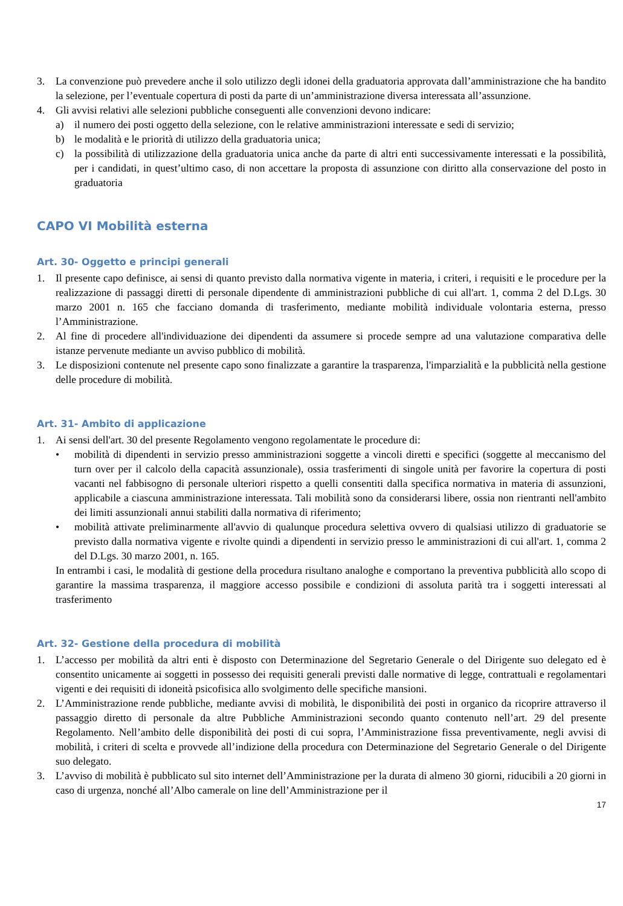3. La convenzione può prevedere anche il solo utilizzo degli idonei della graduatoria approvata dall’amministrazione che ha bandito la selezione, per l’eventuale copertura di posti da parte di un’amministrazione diversa interessata all’assunzione.
4. Gli avvisi relativi alle selezioni pubbliche conseguenti alle convenzioni devono indicare:
a) il numero dei posti oggetto della selezione, con le relative amministrazioni interessate e sedi di servizio;
b) le modalità e le priorità di utilizzo della graduatoria unica;
c) la possibilità di utilizzazione della graduatoria unica anche da parte di altri enti successivamente interessati e la possibilità, per i candidati, in quest’ultimo caso, di non accettare la proposta di assunzione con diritto alla conservazione del posto in graduatoria
CAPO VI Mobilità esterna
Art. 30- Oggetto e principi generali
1. Il presente capo definisce, ai sensi di quanto previsto dalla normativa vigente in materia, i criteri, i requisiti e le procedure per la realizzazione di passaggi diretti di personale dipendente di amministrazioni pubbliche di cui all'art. 1, comma 2 del D.Lgs. 30 marzo 2001 n. 165 che facciano domanda di trasferimento, mediante mobilità individuale volontaria esterna, presso l’Amministrazione.
2. Al fine di procedere all'individuazione dei dipendenti da assumere si procede sempre ad una valutazione comparativa delle istanze pervenute mediante un avviso pubblico di mobilità.
3. Le disposizioni contenute nel presente capo sono finalizzate a garantire la trasparenza, l'imparzialità e la pubblicità nella gestione delle procedure di mobilità.
Art. 31- Ambito di applicazione
1. Ai sensi dell'art. 30 del presente Regolamento vengono regolamentate le procedure di:
• mobilità di dipendenti in servizio presso amministrazioni soggette a vincoli diretti e specifici (soggette al meccanismo del turn over per il calcolo della capacità assunzionale), ossia trasferimenti di singole unità per favorire la copertura di posti vacanti nel fabbisogno di personale ulteriori rispetto a quelli consentiti dalla specifica normativa in materia di assunzioni, applicabile a ciascuna amministrazione interessata. Tali mobilità sono da considerarsi libere, ossia non rientranti nell'ambito dei limiti assunzionali annui stabiliti dalla normativa di riferimento;
• mobilità attivate preliminarmente all'avvio di qualunque procedura selettiva ovvero di qualsiasi utilizzo di graduatorie se previsto dalla normativa vigente e rivolte quindi a dipendenti in servizio presso le amministrazioni di cui all'art. 1, comma 2 del D.Lgs. 30 marzo 2001, n. 165.
In entrambi i casi, le modalità di gestione della procedura risultano analoghe e comportano la preventiva pubblicità allo scopo di garantire la massima trasparenza, il maggiore accesso possibile e condizioni di assoluta parità tra i soggetti interessati al trasferimento
Art. 32- Gestione della procedura di mobilità
1. L’accesso per mobilità da altri enti è disposto con Determinazione del Segretario Generale o del Dirigente suo delegato ed è consentito unicamente ai soggetti in possesso dei requisiti generali previsti dalle normative di legge, contrattuali e regolamentari vigenti e dei requisiti di idoneità psicofisica allo svolgimento delle specifiche mansioni.
2. L’Amministrazione rende pubbliche, mediante avvisi di mobilità, le disponibilità dei posti in organico da ricoprire attraverso il passaggio diretto di personale da altre Pubbliche Amministrazioni secondo quanto contenuto nell’art. 29 del presente Regolamento. Nell’ambito delle disponibilità dei posti di cui sopra, l’Amministrazione fissa preventivamente, negli avvisi di mobilità, i criteri di scelta e provvede all’indizione della procedura con Determinazione del Segretario Generale o del Dirigente suo delegato.
3. L’avviso di mobilità è pubblicato sul sito internet dell’Amministrazione per la durata di almeno 30 giorni, riducibili a 20 giorni in caso di urgenza, nonché all’Albo camerale on line dell’Amministrazione per il
17